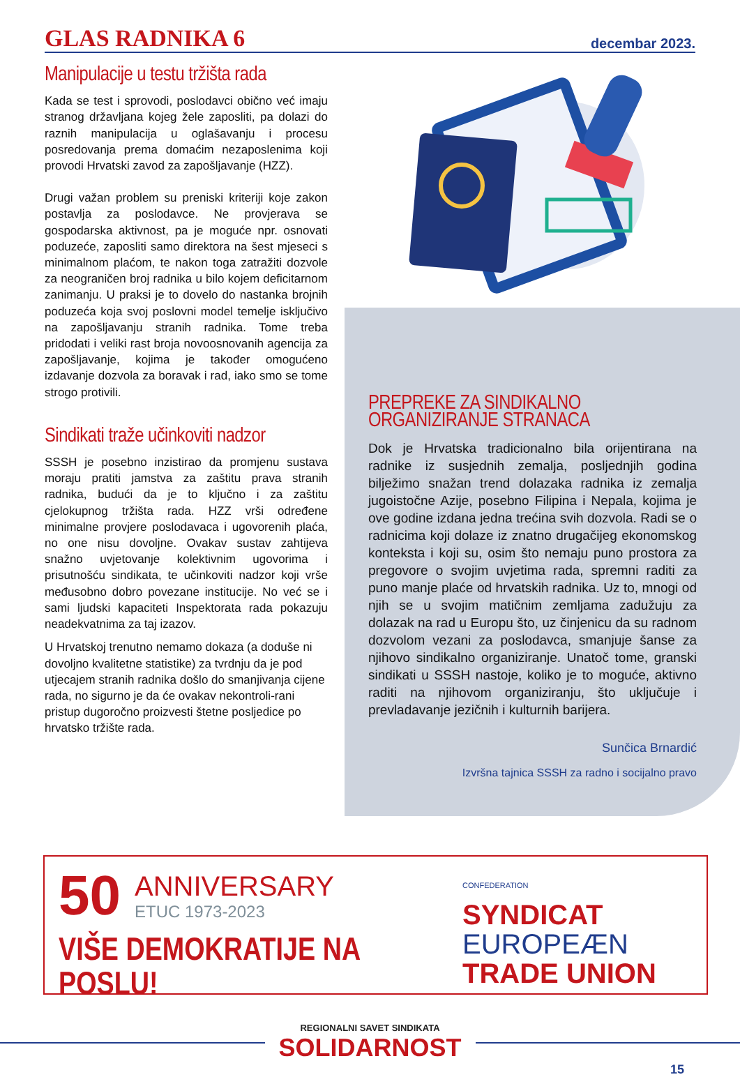GLAS RADNIKA 6 decembar 2023.
Manipulacije u testu tržišta rada
Kada se test i sprovodi, poslodavci obično već imaju stranog državljana kojeg žele zaposliti, pa dolazi do raznih manipulacija u oglašavanju i procesu posredovanja prema domaćim nezaposlenima koji provodi Hrvatski zavod za zapošljavanje (HZZ).
Drugi važan problem su preniski kriteriji koje zakon postavlja za poslodavce. Ne provjerava se gospodarska aktivnost, pa je moguće npr. osnovati poduzeće, zaposliti samo direktora na šest mjeseci s minimalnom plaćom, te nakon toga zatražiti dozvole za neograničen broj radnika u bilo kojem deficitarnom zanimanju. U praksi je to dovelo do nastanka brojnih poduzeća koja svoj poslovni model temelje isključivo na zapošljavanju stranih radnika. Tome treba pridodati i veliki rast broja novoosnovanih agencija za zapošljavanje, kojima je također omogućeno izdavanje dozvola za boravak i rad, iako smo se tome strogo protivili.
Sindikati traže učinkoviti nadzor
SSSH je posebno inzistirao da promjenu sustava moraju pratiti jamstva za zaštitu prava stranih radnika, budući da je to ključno i za zaštitu cjelokupnog tržišta rada. HZZ vrši određene minimalne provjere poslodavaca i ugovorenih plaća, no one nisu dovoljne. Ovakav sustav zahtijeva snažno uvjetovanje kolektivnim ugovorima i prisutnošću sindikata, te učinkoviti nadzor koji vrše međusobno dobro povezane institucije. No već se i sami ljudski kapaciteti Inspektorata rada pokazuju neadekvatnima za taj izazov.
U Hrvatskoj trenutno nemamo dokaza (a doduše ni dovoljno kvalitetne statistike) za tvrdnju da je pod utjecajem stranih radnika došlo do smanjivanja cijene rada, no sigurno je da će ovakav nekontroli-rani pristup dugoročno proizvesti štetne posljedice po hrvatsko tržište rada.
PREPREKE ZA SINDIKALNO
ORGANIZIRANJE STRANACA
Dok je Hrvatska tradicionalno bila orijentirana na radnike iz susjednih zemalja, posljednjih godina bilježimo snažan trend dolazaka radnika iz zemalja jugoistočne Azije, posebno Filipina i Nepala, kojima je ove godine izdana jedna trećina svih dozvola. Radi se o radnicima koji dolaze iz znatno drugačijeg ekonomskog konteksta i koji su, osim što nemaju puno prostora za pregovore o svojim uvjetima rada, spremni raditi za puno manje plaće od hrvatskih radnika. Uz to, mnogi od njih se u svojim matičnim zemljama zadužuju za dolazak na rad u Europu što, uz činjenicu da su radnom dozvolom vezani za poslodavca, smanjuje šanse za njihovo sindikalno organiziranje. Unatoč tome, granski sindikati u SSSH nastoje, koliko je to moguće, aktivno raditi na njihovom organiziranju, što uključuje i prevladavanje jezičnih i kulturnih barijera.
Sunčica Brnardić
Izvršna tajnica SSSH za radno i socijalno pravo
50 ANNIVERSARY
ETUC 1973-2023
VIŠE DEMOKRATIJE NA POSLU!
CONFEDERATION
SYNDICAT
EUROPEÆN
TRADE UNION
REGIONALNI SAVET SINDIKATA
SOLIDARNOST
15